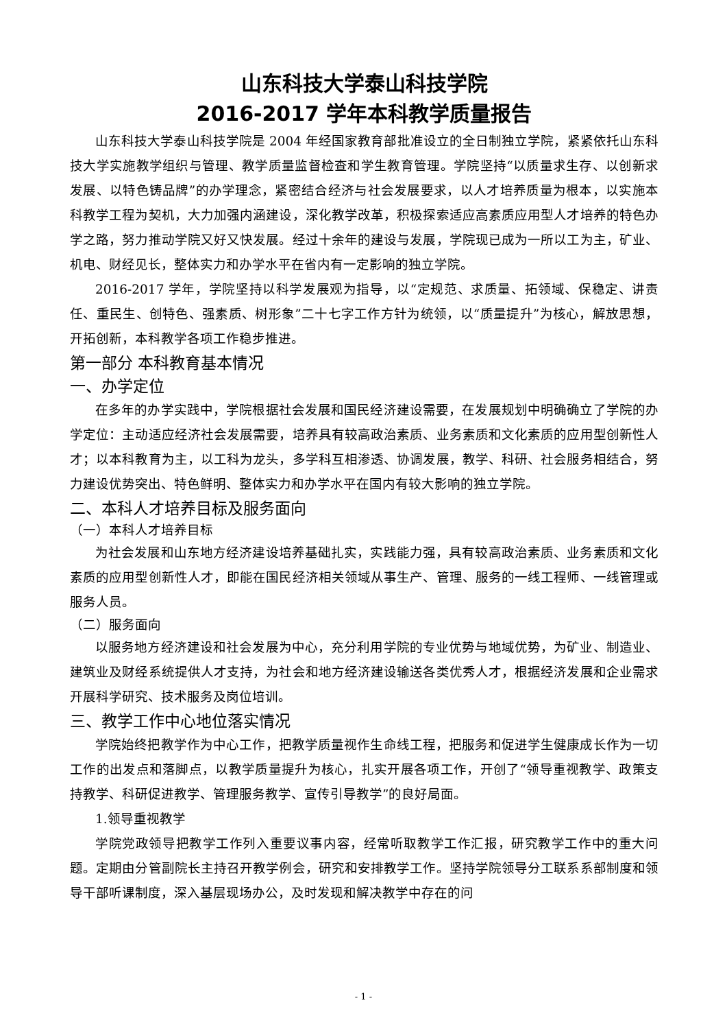山东科技大学泰山科技学院
2016-2017 学年本科教学质量报告
山东科技大学泰山科技学院是 2004 年经国家教育部批准设立的全日制独立学院，紧紧依托山东科技大学实施教学组织与管理、教学质量监督检查和学生教育管理。学院坚持“以质量求生存、以创新求发展、以特色铸品牌”的办学理念，紧密结合经济与社会发展要求，以人才培养质量为根本，以实施本科教学工程为契机，大力加强内涵建设，深化教学改革，积极探索适应高素质应用型人才培养的特色办学之路，努力推动学院又好又快发展。经过十余年的建设与发展，学院现已成为一所以工为主，矿业、机电、财经见长，整体实力和办学水平在省内有一定影响的独立学院。
2016-2017 学年，学院坚持以科学发展观为指导，以“定规范、求质量、拓领域、保稳定、讲责任、重民生、创特色、强素质、树形象”二十七字工作方针为统领，以“质量提升”为核心，解放思想，开拓创新，本科教学各项工作稳步推进。
第一部分 本科教育基本情况
一、办学定位
在多年的办学实践中，学院根据社会发展和国民经济建设需要，在发展规划中明确确立了学院的办学定位：主动适应经济社会发展需要，培养具有较高政治素质、业务素质和文化素质的应用型创新性人才；以本科教育为主，以工科为龙头，多学科互相渗透、协调发展，教学、科研、社会服务相结合，努力建设优势突出、特色鲜明、整体实力和办学水平在国内有较大影响的独立学院。
二、本科人才培养目标及服务面向
（一）本科人才培养目标
为社会发展和山东地方经济建设培养基础扎实，实践能力强，具有较高政治素质、业务素质和文化素质的应用型创新性人才，即能在国民经济相关领域从事生产、管理、服务的一线工程师、一线管理或服务人员。
（二）服务面向
以服务地方经济建设和社会发展为中心，充分利用学院的专业优势与地域优势，为矿业、制造业、建筑业及财经系统提供人才支持，为社会和地方经济建设输送各类优秀人才，根据经济发展和企业需求开展科学研究、技术服务及岗位培训。
三、教学工作中心地位落实情况
学院始终把教学作为中心工作，把教学质量视作生命线工程，把服务和促进学生健康成长作为一切工作的出发点和落脚点，以教学质量提升为核心，扎实开展各项工作，开创了“领导重视教学、政策支持教学、科研促进教学、管理服务教学、宣传引导教学”的良好局面。
1.领导重视教学
学院党政领导把教学工作列入重要议事内容，经常听取教学工作汇报，研究教学工作中的重大问题。定期由分管副院长主持召开教学例会，研究和安排教学工作。坚持学院领导分工联系系部制度和领导干部听课制度，深入基层现场办公，及时发现和解决教学中存在的问
- 1 -